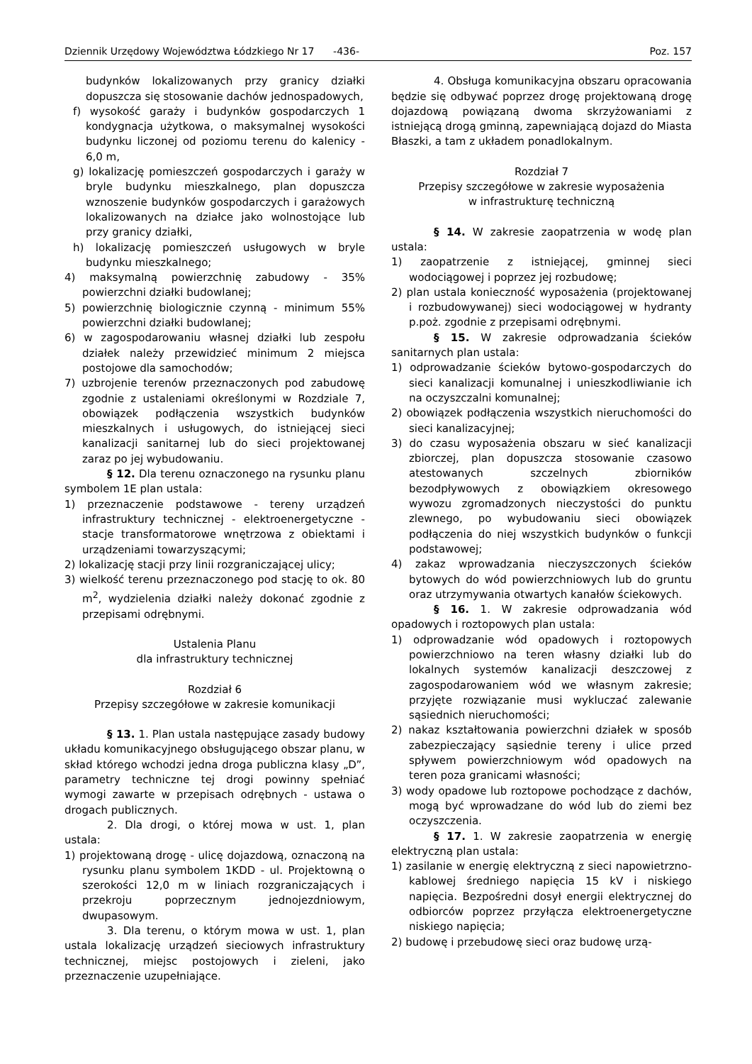Dziennik Urzędowy Województwa Łódzkiego Nr 17 -436- Poz. 157
budynków lokalizowanych przy granicy działki dopuszcza się stosowanie dachów jednospadowych,
f) wysokość garaży i budynków gospodarczych 1 kondygnacja użytkowa, o maksymalnej wysokości budynku liczonej od poziomu terenu do kalenicy - 6,0 m,
g) lokalizację pomieszczeń gospodarczych i garaży w bryle budynku mieszkalnego, plan dopuszcza wznoszenie budynków gospodarczych i garażowych lokalizowanych na działce jako wolnostojące lub przy granicy działki,
h) lokalizację pomieszczeń usługowych w bryle budynku mieszkalnego;
4) maksymalną powierzchnię zabudowy - 35% powierzchni działki budowlanej;
5) powierzchnię biologicznie czynną - minimum 55% powierzchni działki budowlanej;
6) w zagospodarowaniu własnej działki lub zespołu działek należy przewidzieć minimum 2 miejsca postojowe dla samochodów;
7) uzbrojenie terenów przeznaczonych pod zabudowę zgodnie z ustaleniami określonymi w Rozdziale 7, obowiązek podłączenia wszystkich budynków mieszkalnych i usługowych, do istniejącej sieci kanalizacji sanitarnej lub do sieci projektowanej zaraz po jej wybudowaniu.
§ 12. Dla terenu oznaczonego na rysunku planu symbolem 1E plan ustala:
1) przeznaczenie podstawowe - tereny urządzeń infrastruktury technicznej - elektroenergetyczne - stacje transformatorowe wnętrzowa z obiektami i urządzeniami towarzyszącymi;
2) lokalizację stacji przy linii rozgraniczającej ulicy;
3) wielkość terenu przeznaczonego pod stację to ok. 80 m<sup>2</sup>, wydzielenia działki należy dokonać zgodnie z przepisami odrębnymi.
Ustalenia Planu
dla infrastruktury technicznej
Rozdział 6
Przepisy szczegółowe w zakresie komunikacji
§ 13. 1. Plan ustala następujące zasady budowy układu komunikacyjnego obsługującego obszar planu, w skład którego wchodzi jedna droga publiczna klasy „D”, parametry techniczne tej drogi powinny spełniać wymogi zawarte w przepisach odrębnych - ustawa o drogach publicznych.
2. Dla drogi, o której mowa w ust. 1, plan ustala:
1) projektowaną drogę - ulicę dojazdową, oznaczoną na rysunku planu symbolem 1KDD - ul. Projektowną o szerokości 12,0 m w liniach rozgraniczających i przekroju poprzecznym jednojezdniowym, dwupasowym.
3. Dla terenu, o którym mowa w ust. 1, plan ustala lokalizację urządzeń sieciowych infrastruktury technicznej, miejsc postojowych i zieleni, jako przeznaczenie uzupełniające.
4. Obsługa komunikacyjna obszaru opracowania będzie się odbywać poprzez drogę projektowaną drogę dojazdową powiązaną dwoma skrzyżowaniami z istniejącą drogą gminną, zapewniającą dojazd do Miasta Błaszki, a tam z układem ponadlokalnym.
Rozdział 7
Przepisy szczegółowe w zakresie wyposażenia
w infrastrukturę techniczną
§ 14. W zakresie zaopatrzenia w wodę plan ustala:
1) zaopatrzenie z istniejącej, gminnej sieci wodociągowej i poprzez jej rozbudowę;
2) plan ustala konieczność wyposażenia (projektowanej i rozbudowywanej) sieci wodociągowej w hydranty p.poż. zgodnie z przepisami odrębnymi.
§ 15. W zakresie odprowadzania ścieków sanitarnych plan ustala:
1) odprowadzanie ścieków bytowo-gospodarczych do sieci kanalizacji komunalnej i unieszkodliwianie ich na oczyszczalni komunalnej;
2) obowiązek podłączenia wszystkich nieruchomości do sieci kanalizacyjnej;
3) do czasu wyposażenia obszaru w sieć kanalizacji zbiorczej, plan dopuszcza stosowanie czasowo atestowanych szczelnych zbiorników bezodpływowych z obowiązkiem okresowego wywozu zgromadzonych nieczystości do punktu zlewnego, po wybudowaniu sieci obowiązek podłączenia do niej wszystkich budynków o funkcji podstawowej;
4) zakaz wprowadzania nieczyszczonych ścieków bytowych do wód powierzchniowych lub do gruntu oraz utrzymywania otwartych kanałów ściekowych.
§ 16. 1. W zakresie odprowadzania wód opadowych i roztopowych plan ustala:
1) odprowadzanie wód opadowych i roztopowych powierzchniowo na teren własny działki lub do lokalnych systemów kanalizacji deszczowej z zagospodarowaniem wód we własnym zakresie; przyjęte rozwiązanie musi wykluczać zalewanie sąsiednich nieruchomości;
2) nakaz kształtowania powierzchni działek w sposób zabezpieczający sąsiednie tereny i ulice przed spływem powierzchniowym wód opadowych na teren poza granicami własności;
3) wody opadowe lub roztopowe pochodzące z dachów, mogą być wprowadzane do wód lub do ziemi bez oczyszczenia.
§ 17. 1. W zakresie zaopatrzenia w energię elektryczną plan ustala:
1) zasilanie w energię elektryczną z sieci napowietrzno-kablowej średniego napięcia 15 kV i niskiego napięcia. Bezpośredni dosył energii elektrycznej do odbiorców poprzez przyłącza elektroenergetyczne niskiego napięcia;
2) budowę i przebudowę sieci oraz budowę urzą-